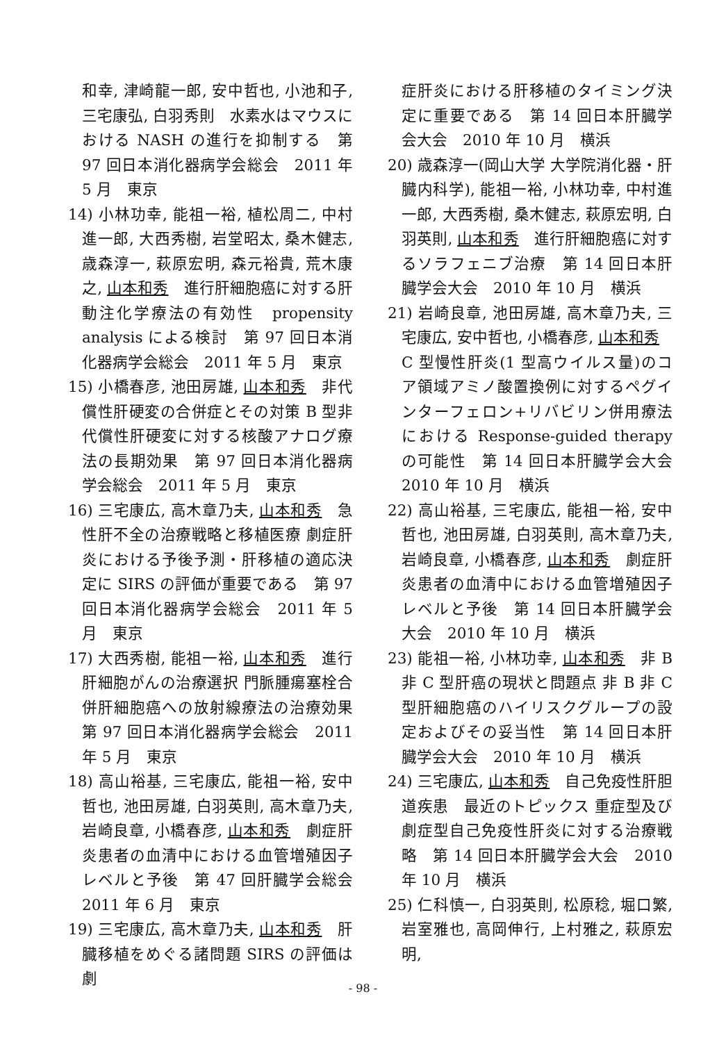和幸, 津崎龍一郎, 安中哲也, 小池和子, 三宅康弘, 白羽秀則　水素水はマウスにおける NASH の進行を抑制する　第 97 回日本消化器病学会総会　2011 年 5 月　東京
14) 小林功幸, 能祖一裕, 植松周二, 中村進一郎, 大西秀樹, 岩堂昭太, 桑木健志, 歳森淳一, 萩原宏明, 森元裕貴, 荒木康之, 山本和秀　進行肝細胞癌に対する肝動注化学療法の有効性　propensity analysis による検討　第 97 回日本消化器病学会総会　2011 年 5 月　東京
15) 小橋春彦, 池田房雄, 山本和秀　非代償性肝硬変の合併症とその対策 B 型非代償性肝硬変に対する核酸アナログ療法の長期効果　第 97 回日本消化器病学会総会　2011 年 5 月　東京
16) 三宅康広, 高木章乃夫, 山本和秀　急性肝不全の治療戦略と移植医療 劇症肝炎における予後予測・肝移植の適応決定に SIRS の評価が重要である　第 97 回日本消化器病学会総会　2011 年 5 月　東京
17) 大西秀樹, 能祖一裕, 山本和秀　進行肝細胞がんの治療選択 門脈腫瘍塞栓合併肝細胞癌への放射線療法の治療効果　第 97 回日本消化器病学会総会　2011 年 5 月　東京
18) 高山裕基, 三宅康広, 能祖一裕, 安中哲也, 池田房雄, 白羽英則, 高木章乃夫, 岩崎良章, 小橋春彦, 山本和秀　劇症肝炎患者の血清中における血管増殖因子レベルと予後　第 47 回肝臓学会総会　2011 年 6 月　東京
19) 三宅康広, 高木章乃夫, 山本和秀　肝臓移植をめぐる諸問題 SIRS の評価は劇
症肝炎における肝移植のタイミング決定に重要である　第 14 回日本肝臓学会大会　2010 年 10 月　横浜
20) 歳森淳一(岡山大学 大学院消化器・肝臓内科学), 能祖一裕, 小林功幸, 中村進一郎, 大西秀樹, 桑木健志, 萩原宏明, 白羽英則, 山本和秀　進行肝細胞癌に対するソラフェニブ治療　第 14 回日本肝臓学会大会　2010 年 10 月　横浜
21) 岩崎良章, 池田房雄, 高木章乃夫, 三宅康広, 安中哲也, 小橋春彦, 山本和秀　C 型慢性肝炎(1 型高ウイルス量)のコア領域アミノ酸置換例に対するペグインターフェロン+リバビリン併用療法における Response-guided therapy の可能性　第 14 回日本肝臓学会大会　2010 年 10 月　横浜
22) 高山裕基, 三宅康広, 能祖一裕, 安中哲也, 池田房雄, 白羽英則, 高木章乃夫, 岩崎良章, 小橋春彦, 山本和秀　劇症肝炎患者の血清中における血管増殖因子レベルと予後　第 14 回日本肝臓学会大会　2010 年 10 月　横浜
23) 能祖一裕, 小林功幸, 山本和秀　非 B 非 C 型肝癌の現状と問題点 非 B 非 C 型肝細胞癌のハイリスクグループの設定およびその妥当性　第 14 回日本肝臓学会大会　2010 年 10 月　横浜
24) 三宅康広, 山本和秀　自己免疫性肝胆道疾患　最近のトピックス 重症型及び劇症型自己免疫性肝炎に対する治療戦略　第 14 回日本肝臓学会大会　2010 年 10 月　横浜
25) 仁科慎一, 白羽英則, 松原稔, 堀口繁, 岩室雅也, 高岡伸行, 上村雅之, 萩原宏明,
- 98 -